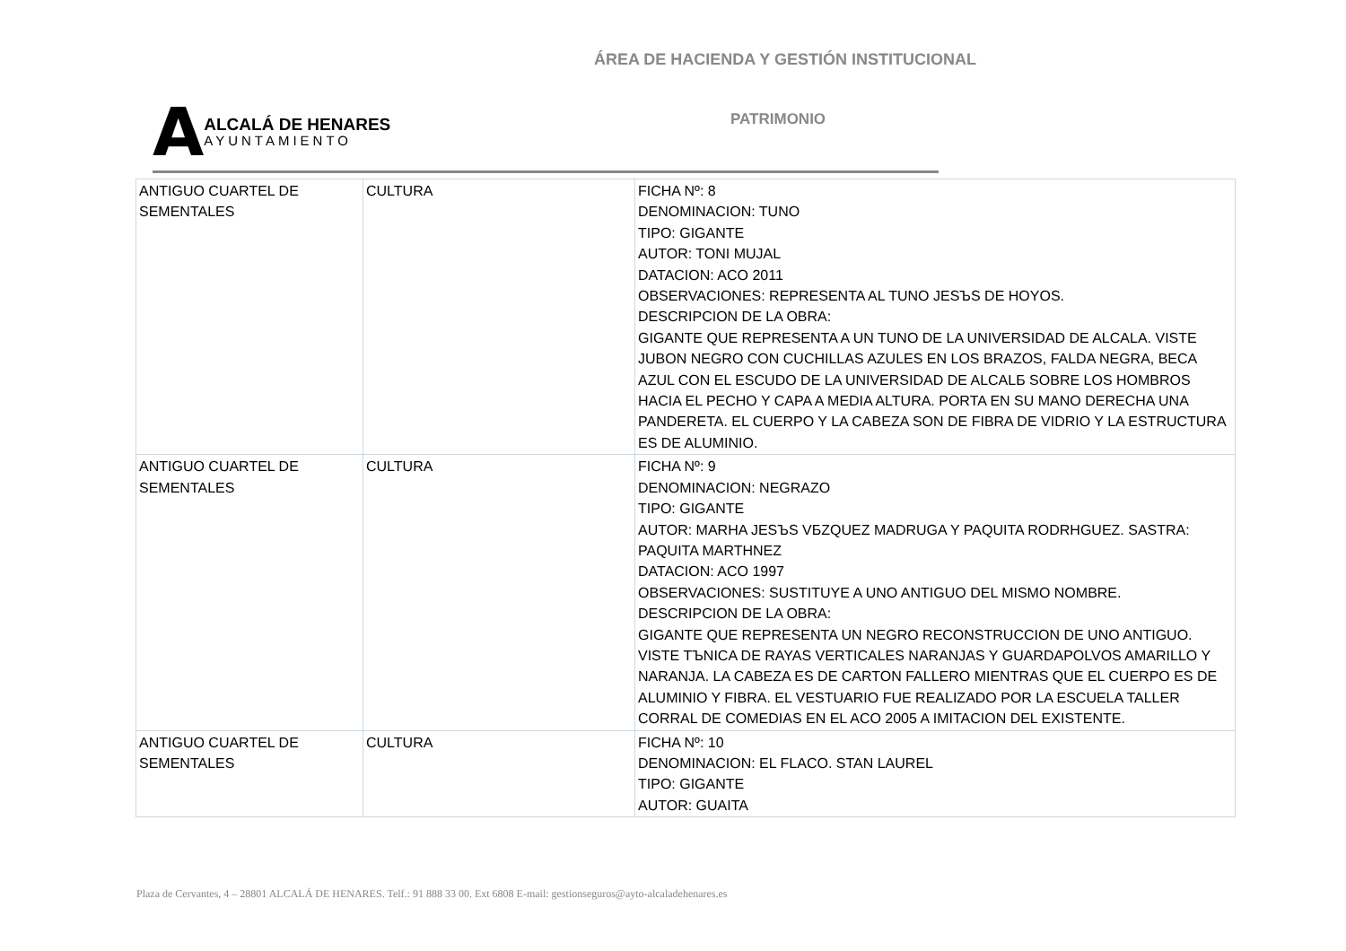ÁREA DE HACIENDA Y GESTIÓN INSTITUCIONAL
A
ALCALÁ DE HENARES
AYUNTAMIENTO
PATRIMONIO
| ANTIGUO CUARTEL DE SEMENTALES | CULTURA | FICHA Nº: 8 DENOMINACION: TUNO TIPO: GIGANTE AUTOR: TONI MUJAL DATACION: ACO 2011 OBSERVACIONES: REPRESENTA AL TUNO JESЪS DE HOYOS. DESCRIPCION DE LA OBRA: GIGANTE QUE REPRESENTA A UN TUNO DE LA UNIVERSIDAD DE ALCALA. VISTE JUBON NEGRO CON CUCHILLAS AZULES EN LOS BRAZOS, FALDA NEGRA, BECA AZUL CON EL ESCUDO DE LA UNIVERSIDAD DE ALCALБ SOBRE LOS HOMBROS HACIA EL PECHO Y CAPA A MEDIA ALTURA. PORTA EN SU MANO DERECHA UNA PANDERETA. EL CUERPO Y LA CABEZA SON DE FIBRA DE VIDRIO Y LA ESTRUCTURA ES DE ALUMINIO. |
| ANTIGUO CUARTEL DE SEMENTALES | CULTURA | FICHA Nº: 9 DENOMINACION: NEGRAZO TIPO: GIGANTE AUTOR: MARHA JESЪS VБZQUEZ MADRUGA Y PAQUITA RODRHGUEZ. SASTRA: PAQUITA MARTHNEZ DATACION: ACO 1997 OBSERVACIONES: SUSTITUYE A UNO ANTIGUO DEL MISMO NOMBRE. DESCRIPCION DE LA OBRA: GIGANTE QUE REPRESENTA UN NEGRO RECONSTRUCCION DE UNO ANTIGUO. VISTE TЪNICA DE RAYAS VERTICALES NARANJAS Y GUARDAPOLVOS AMARILLO Y NARANJA. LA CABEZA ES DE CARTON FALLERO MIENTRAS QUE EL CUERPO ES DE ALUMINIO Y FIBRA. EL VESTUARIO FUE REALIZADO POR LA ESCUELA TALLER CORRAL DE COMEDIAS EN EL ACO 2005 A IMITACION DEL EXISTENTE. |
| ANTIGUO CUARTEL DE SEMENTALES | CULTURA | FICHA Nº: 10 DENOMINACION: EL FLACO. STAN LAUREL TIPO: GIGANTE AUTOR: GUAITA |
Plaza de Cervantes, 4 – 28801 ALCALÁ DE HENARES. Telf.: 91 888 33 00. Ext 6808 E-mail: gestionseguros@ayto-alcaladehenares.es